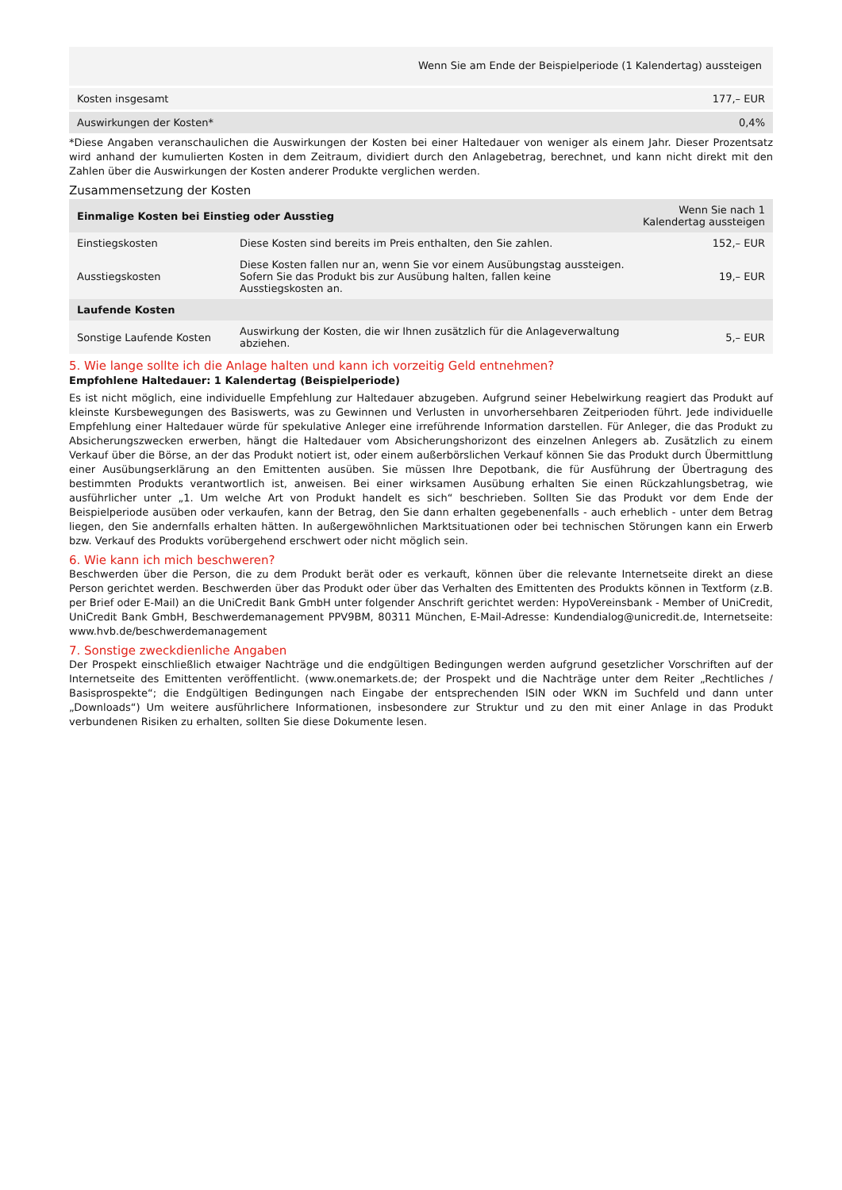| Wenn Sie am Ende der Beispielperiode (1 Kalendertag) aussteigen | |
| --- | --- |
| Kosten insgesamt | 177,– EUR |
| Auswirkungen der Kosten* | 0,4% |
*Diese Angaben veranschaulichen die Auswirkungen der Kosten bei einer Haltedauer von weniger als einem Jahr. Dieser Prozentsatz wird anhand der kumulierten Kosten in dem Zeitraum, dividiert durch den Anlagebetrag, berechnet, und kann nicht direkt mit den Zahlen über die Auswirkungen der Kosten anderer Produkte verglichen werden.
Zusammensetzung der Kosten
| Einmalige Kosten bei Einstieg oder Ausstieg | | Wenn Sie nach 1 Kalendertag aussteigen |
| --- | --- | --- |
| Einstiegskosten | Diese Kosten sind bereits im Preis enthalten, den Sie zahlen. | 152,– EUR |
| Ausstiegskosten | Diese Kosten fallen nur an, wenn Sie vor einem Ausübungstag aussteigen. Sofern Sie das Produkt bis zur Ausübung halten, fallen keine Ausstiegskosten an. | 19,– EUR |
| Laufende Kosten | | |
| Sonstige Laufende Kosten | Auswirkung der Kosten, die wir Ihnen zusätzlich für die Anlageverwaltung abziehen. | 5,– EUR |
5. Wie lange sollte ich die Anlage halten und kann ich vorzeitig Geld entnehmen?
Empfohlene Haltedauer: 1 Kalendertag (Beispielperiode)
Es ist nicht möglich, eine individuelle Empfehlung zur Haltedauer abzugeben. Aufgrund seiner Hebelwirkung reagiert das Produkt auf kleinste Kursbewegungen des Basiswerts, was zu Gewinnen und Verlusten in unvorhersehbaren Zeitperioden führt. Jede individuelle Empfehlung einer Haltedauer würde für spekulative Anleger eine irreführende Information darstellen. Für Anleger, die das Produkt zu Absicherungszwecken erwerben, hängt die Haltedauer vom Absicherungshorizont des einzelnen Anlegers ab. Zusätzlich zu einem Verkauf über die Börse, an der das Produkt notiert ist, oder einem außerbörslichen Verkauf können Sie das Produkt durch Übermittlung einer Ausübungserklärung an den Emittenten ausüben. Sie müssen Ihre Depotbank, die für Ausführung der Übertragung des bestimmten Produkts verantwortlich ist, anweisen. Bei einer wirksamen Ausübung erhalten Sie einen Rückzahlungsbetrag, wie ausführlicher unter „1. Um welche Art von Produkt handelt es sich“ beschrieben. Sollten Sie das Produkt vor dem Ende der Beispielperiode ausüben oder verkaufen, kann der Betrag, den Sie dann erhalten gegebenenfalls - auch erheblich - unter dem Betrag liegen, den Sie andernfalls erhalten hätten. In außergewöhnlichen Marktsituationen oder bei technischen Störungen kann ein Erwerb bzw. Verkauf des Produkts vorübergehend erschwert oder nicht möglich sein.
6. Wie kann ich mich beschweren?
Beschwerden über die Person, die zu dem Produkt berät oder es verkauft, können über die relevante Internetseite direkt an diese Person gerichtet werden. Beschwerden über das Produkt oder über das Verhalten des Emittenten des Produkts können in Textform (z.B. per Brief oder E-Mail) an die UniCredit Bank GmbH unter folgender Anschrift gerichtet werden: HypoVereinsbank - Member of UniCredit, UniCredit Bank GmbH, Beschwerdemanagement PPV9BM, 80311 München, E-Mail-Adresse: Kundendialog@unicredit.de, Internetseite: www.hvb.de/beschwerdemanagement
7. Sonstige zweckdienliche Angaben
Der Prospekt einschließlich etwaiger Nachträge und die endgültigen Bedingungen werden aufgrund gesetzlicher Vorschriften auf der Internetseite des Emittenten veröffentlicht. (www.onemarkets.de; der Prospekt und die Nachträge unter dem Reiter „Rechtliches / Basisprospekte“; die Endgültigen Bedingungen nach Eingabe der entsprechenden ISIN oder WKN im Suchfeld und dann unter „Downloads“) Um weitere ausführlichere Informationen, insbesondere zur Struktur und zu den mit einer Anlage in das Produkt verbundenen Risiken zu erhalten, sollten Sie diese Dokumente lesen.